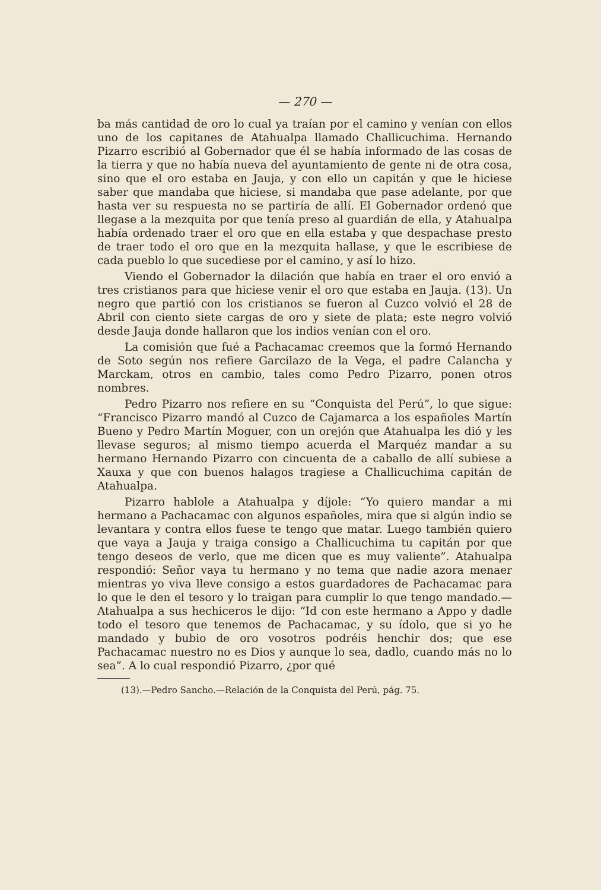— 270 —
ba más cantidad de oro lo cual ya traían por el camino y venían con ellos uno de los capitanes de Atahualpa llamado Challicuchima. Hernando Pizarro escribió al Gobernador que él se había informado de las cosas de la tierra y que no había nueva del ayuntamiento de gente ni de otra cosa, sino que el oro estaba en Jauja, y con ello un capitán y que le hiciese saber que mandaba que hiciese, si mandaba que pase adelante, por que hasta ver su respuesta no se partiría de allí. El Gobernador ordenó que llegase a la mezquita por que tenía preso al guardián de ella, y Atahualpa había ordenado traer el oro que en ella estaba y que despachase presto de traer todo el oro que en la mezquita hallase, y que le escribiese de cada pueblo lo que sucediese por el camino, y así lo hizo.
Viendo el Gobernador la dilación que había en traer el oro envió a tres cristianos para que hiciese venir el oro que estaba en Jauja. (13). Un negro que partió con los cristianos se fueron al Cuzco volvió el 28 de Abril con ciento siete cargas de oro y siete de plata; este negro volvió desde Jauja donde hallaron que los indios venían con el oro.
La comisión que fué a Pachacamac creemos que la formó Hernando de Soto según nos refiere Garcilazo de la Vega, el padre Calancha y Marckam, otros en cambio, tales como Pedro Pizarro, ponen otros nombres.
Pedro Pizarro nos refiere en su “Conquista del Perú”, lo que sigue: “Francisco Pizarro mandó al Cuzco de Cajamarca a los españoles Martín Bueno y Pedro Martín Moguer, con un orejón que Atahualpa les dió y les llevase seguros; al mismo tiempo acuerda el Marquéz mandar a su hermano Hernando Pizarro con cincuenta de a caballo de allí subiese a Xauxa y que con buenos halagos tragiese a Challicuchima capitán de Atahualpa.
Pizarro hablole a Atahualpa y díjole: “Yo quiero mandar a mi hermano a Pachacamac con algunos españoles, mira que si algún indio se levantara y contra ellos fuese te tengo que matar. Luego también quiero que vaya a Jauja y traiga consigo a Challicuchima tu capitán por que tengo deseos de verlo, que me dicen que es muy valiente”. Atahualpa respondió: Señor vaya tu hermano y no tema que nadie azora menaer mientras yo viva lleve consigo a estos guardadores de Pachacamac para lo que le den el tesoro y lo traigan para cumplir lo que tengo mandado.— Atahualpa a sus hechiceros le dijo: “Id con este hermano a Appo y dadle todo el tesoro que tenemos de Pachacamac, y su ídolo, que si yo he mandado y bubio de oro vosotros podréis henchir dos; que ese Pachacamac nuestro no es Dios y aunque lo sea, dadlo, cuando más no lo sea”. A lo cual respondió Pizarro, ¿por qué
(13).—Pedro Sancho.—Relación de la Conquista del Perú, pág. 75.